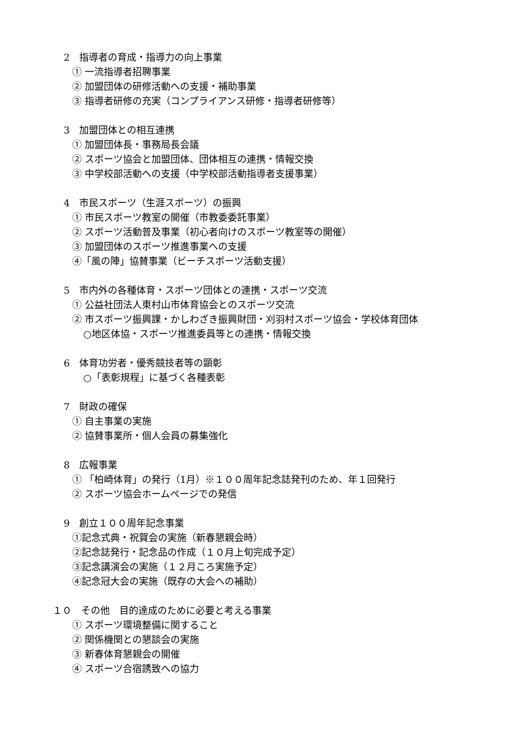2　指導者の育成・指導力の向上事業
① 一流指導者招聘事業
② 加盟団体の研修活動への支援・補助事業
③ 指導者研修の充実（コンプライアンス研修・指導者研修等）
3　加盟団体との相互連携
① 加盟団体長・事務局長会議
② スポーツ協会と加盟団体、団体相互の連携・情報交換
③ 中学校部活動への支援（中学校部活動指導者支援事業）
4　市民スポーツ（生涯スポーツ）の振興
① 市民スポーツ教室の開催（市教委委託事業）
② スポーツ活動普及事業（初心者向けのスポーツ教室等の開催）
③ 加盟団体のスポーツ推進事業への支援
④「風の陣」協賛事業（ビーチスポーツ活動支援）
5　市内外の各種体育・スポーツ団体との連携・スポーツ交流
① 公益社団法人東村山市体育協会とのスポーツ交流
② 市スポーツ振興課・かしわざき振興財団・刈羽村スポーツ協会・学校体育団体
○地区体協・スポーツ推進委員等との連携・情報交換
6　体育功労者・優秀競技者等の顕彰
○「表彰規程」に基づく各種表彰
7　財政の確保
① 自主事業の実施
② 協賛事業所・個人会員の募集強化
8　広報事業
① 「柏崎体育」の発行（1月）※１００周年記念誌発刊のため、年１回発行
② スポーツ協会ホームページでの発信
9　創立１００周年記念事業
①記念式典・祝賀会の実施（新春懇親会時）
②記念誌発行・記念品の作成（１０月上旬完成予定）
③記念講演会の実施（１２月ころ実施予定）
④記念冠大会の実施（既存の大会への補助）
１０　その他　目的達成のために必要と考える事業
① スポーツ環境整備に関すること
② 関係機関との懇談会の実施
③ 新春体育懇親会の開催
④ スポーツ合宿誘致への協力